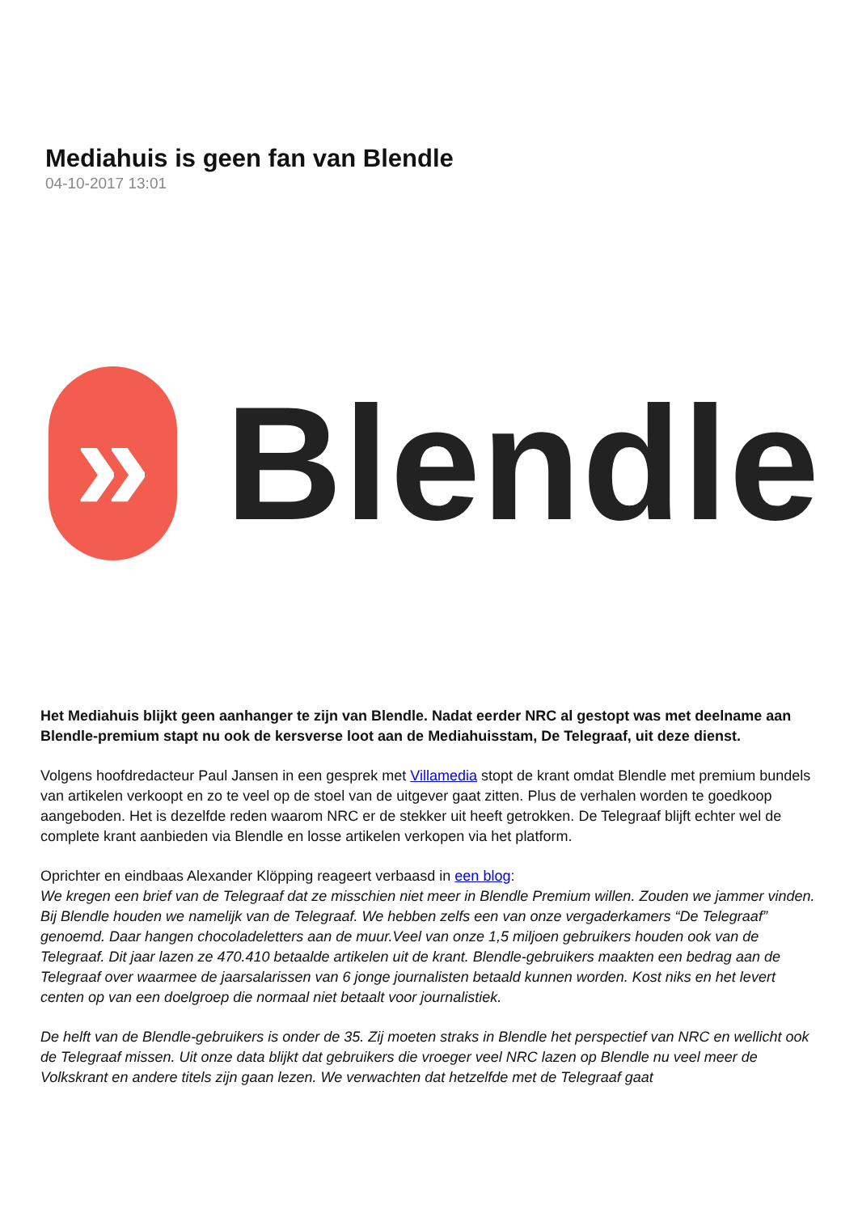Mediahuis is geen fan van Blendle
04-10-2017 13:01
»
Blendle
Het Mediahuis blijkt geen aanhanger te zijn van Blendle. Nadat eerder NRC al gestopt was met deelname aan Blendle-premium stapt nu ook de kersverse loot aan de Mediahuisstam, De Telegraaf, uit deze dienst.
Volgens hoofdredacteur Paul Jansen in een gesprek met Villamedia stopt de krant omdat Blendle met premium bundels van artikelen verkoopt en zo te veel op de stoel van de uitgever gaat zitten. Plus de verhalen worden te goedkoop aangeboden. Het is dezelfde reden waarom NRC er de stekker uit heeft getrokken. De Telegraaf blijft echter wel de complete krant aanbieden via Blendle en losse artikelen verkopen via het platform.
Oprichter en eindbaas Alexander Klöpping reageert verbaasd in een blog:
We kregen een brief van de Telegraaf dat ze misschien niet meer in Blendle Premium willen. Zouden we jammer vinden. Bij Blendle houden we namelijk van de Telegraaf. We hebben zelfs een van onze vergaderkamers “De Telegraaf” genoemd. Daar hangen chocoladeletters aan de muur.Veel van onze 1,5 miljoen gebruikers houden ook van de Telegraaf. Dit jaar lazen ze 470.410 betaalde artikelen uit de krant. Blendle-gebruikers maakten een bedrag aan de Telegraaf over waarmee de jaarsalarissen van 6 jonge journalisten betaald kunnen worden. Kost niks en het levert centen op van een doelgroep die normaal niet betaalt voor journalistiek.
De helft van de Blendle-gebruikers is onder de 35. Zij moeten straks in Blendle het perspectief van NRC en wellicht ook de Telegraaf missen. Uit onze data blijkt dat gebruikers die vroeger veel NRC lazen op Blendle nu veel meer de Volkskrant en andere titels zijn gaan lezen. We verwachten dat hetzelfde met de Telegraaf gaat